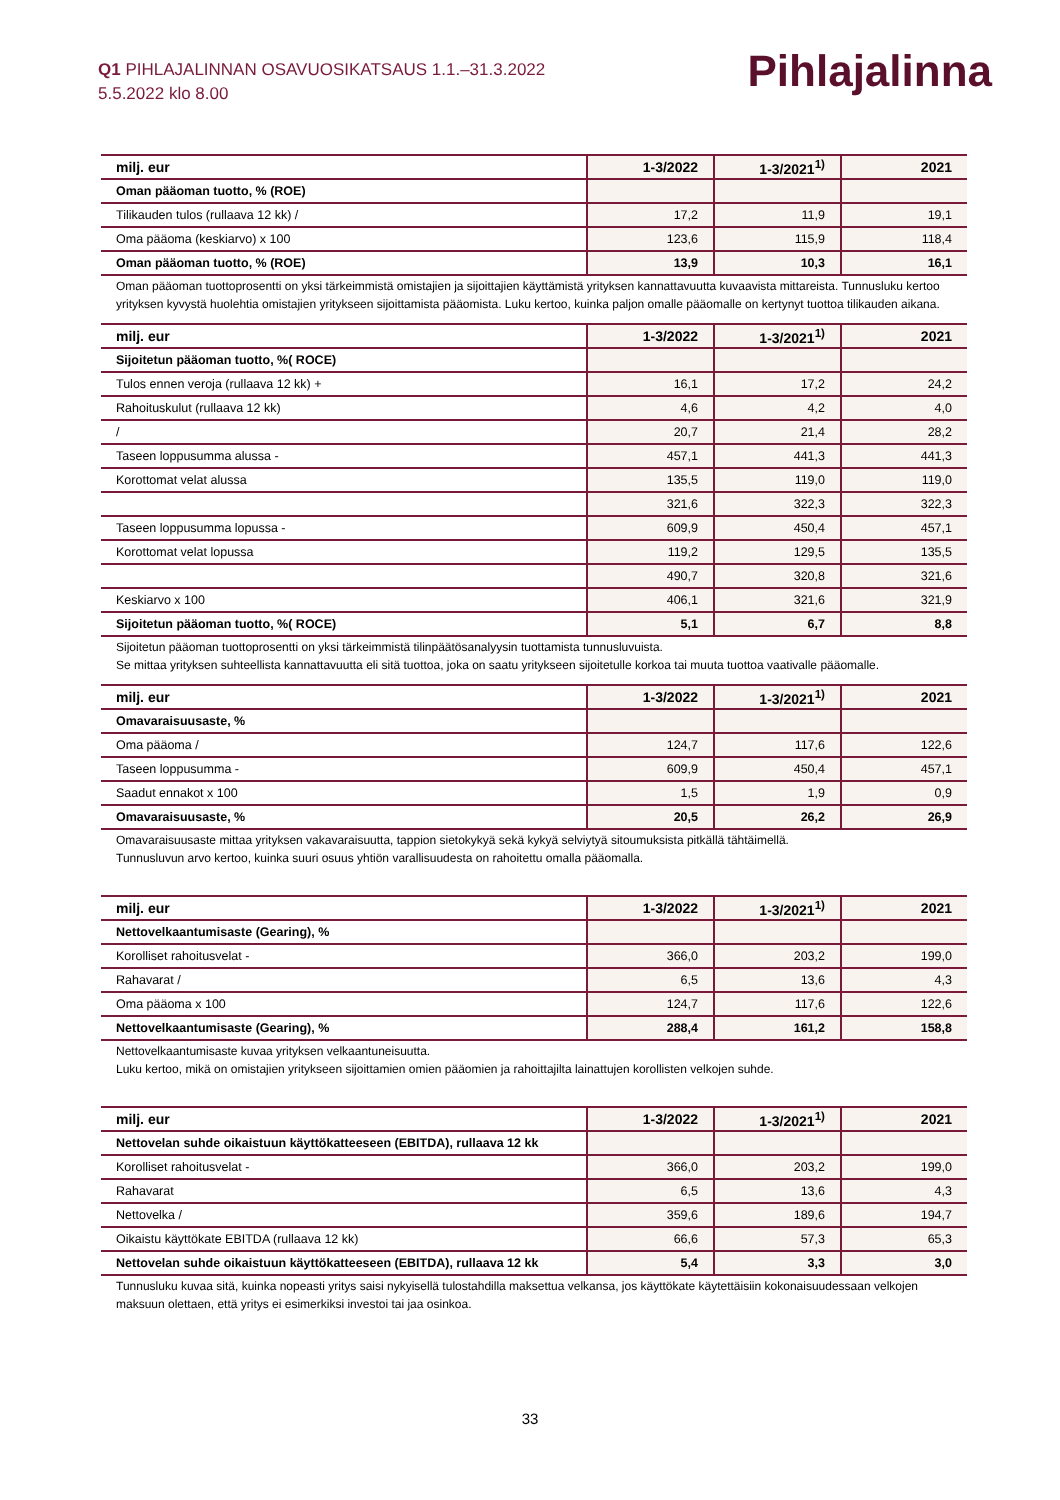Pihlajalinna
Q1 PIHLAJALINNAN OSAVUOSIKATSAUS 1.1.–31.3.2022
5.5.2022 klo 8.00
| milj. eur | 1-3/2022 | 1-3/2021<sup>1)</sup> | 2021 |
| --- | --- | --- | --- |
| Oman pääoman tuotto, % (ROE) | | | |
| Tilikauden tulos (rullaava 12 kk) / | 17,2 | 11,9 | 19,1 |
| Oma pääoma (keskiarvo) x 100 | 123,6 | 115,9 | 118,4 |
| Oman pääoman tuotto, % (ROE) | 13,9 | 10,3 | 16,1 |
Oman pääoman tuottoprosentti on yksi tärkeimmistä omistajien ja sijoittajien käyttämistä yrityksen kannattavuutta kuvaavista mittareista. Tunnusluku kertoo yrityksen kyvystä huolehtia omistajien yritykseen sijoittamista pääomista. Luku kertoo, kuinka paljon omalle pääomalle on kertynyt tuottoa tilikauden aikana.
| milj. eur | 1-3/2022 | 1-3/2021<sup>1)</sup> | 2021 |
| --- | --- | --- | --- |
| Sijoitetun pääoman tuotto, %( ROCE) | | | |
| Tulos ennen veroja (rullaava 12 kk) + | 16,1 | 17,2 | 24,2 |
| Rahoituskulut (rullaava 12 kk) | 4,6 | 4,2 | 4,0 |
| / | 20,7 | 21,4 | 28,2 |
| Taseen loppusumma alussa - | 457,1 | 441,3 | 441,3 |
| Korottomat velat alussa | 135,5 | 119,0 | 119,0 |
| | 321,6 | 322,3 | 322,3 |
| Taseen loppusumma lopussa - | 609,9 | 450,4 | 457,1 |
| Korottomat velat lopussa | 119,2 | 129,5 | 135,5 |
| | 490,7 | 320,8 | 321,6 |
| Keskiarvo x 100 | 406,1 | 321,6 | 321,9 |
| Sijoitetun pääoman tuotto, %( ROCE) | 5,1 | 6,7 | 8,8 |
Sijoitetun pääoman tuottoprosentti on yksi tärkeimmistä tilinpäätösanalyysin tuottamista tunnusluvuista.
Se mittaa yrityksen suhteellista kannattavuutta eli sitä tuottoa, joka on saatu yritykseen sijoitetulle korkoa tai muuta tuottoa vaativalle pääomalle.
| milj. eur | 1-3/2022 | 1-3/2021<sup>1)</sup> | 2021 |
| --- | --- | --- | --- |
| Omavaraisuusaste, % | | | |
| Oma pääoma / | 124,7 | 117,6 | 122,6 |
| Taseen loppusumma - | 609,9 | 450,4 | 457,1 |
| Saadut ennakot x 100 | 1,5 | 1,9 | 0,9 |
| Omavaraisuusaste, % | 20,5 | 26,2 | 26,9 |
Omavaraisuusaste mittaa yrityksen vakavaraisuutta, tappion sietokykyä sekä kykyä selviytyä sitoumuksista pitkällä tähtäimellä.
Tunnusluvun arvo kertoo, kuinka suuri osuus yhtiön varallisuudesta on rahoitettu omalla pääomalla.
| milj. eur | 1-3/2022 | 1-3/2021<sup>1)</sup> | 2021 |
| --- | --- | --- | --- |
| Nettovelkaantumisaste (Gearing), % | | | |
| Korolliset rahoitusvelat - | 366,0 | 203,2 | 199,0 |
| Rahavarat / | 6,5 | 13,6 | 4,3 |
| Oma pääoma x 100 | 124,7 | 117,6 | 122,6 |
| Nettovelkaantumisaste (Gearing), % | 288,4 | 161,2 | 158,8 |
Nettovelkaantumisaste kuvaa yrityksen velkaantuneisuutta.
Luku kertoo, mikä on omistajien yritykseen sijoittamien omien pääomien ja rahoittajilta lainattujen korollisten velkojen suhde.
| milj. eur | 1-3/2022 | 1-3/2021<sup>1)</sup> | 2021 |
| --- | --- | --- | --- |
| Nettovelan suhde oikaistuun käyttökatteeseen (EBITDA), rullaava 12 kk | | | |
| Korolliset rahoitusvelat - | 366,0 | 203,2 | 199,0 |
| Rahavarat | 6,5 | 13,6 | 4,3 |
| Nettovelka / | 359,6 | 189,6 | 194,7 |
| Oikaistu käyttökate EBITDA (rullaava 12 kk) | 66,6 | 57,3 | 65,3 |
| Nettovelan suhde oikaistuun käyttökatteeseen (EBITDA), rullaava 12 kk | 5,4 | 3,3 | 3,0 |
Tunnusluku kuvaa sitä, kuinka nopeasti yritys saisi nykyisellä tulostahdilla maksettua velkansa, jos käyttökate käytettäisiin kokonaisuudessaan velkojen maksuun olettaen, että yritys ei esimerkiksi investoi tai jaa osinkoa.
33